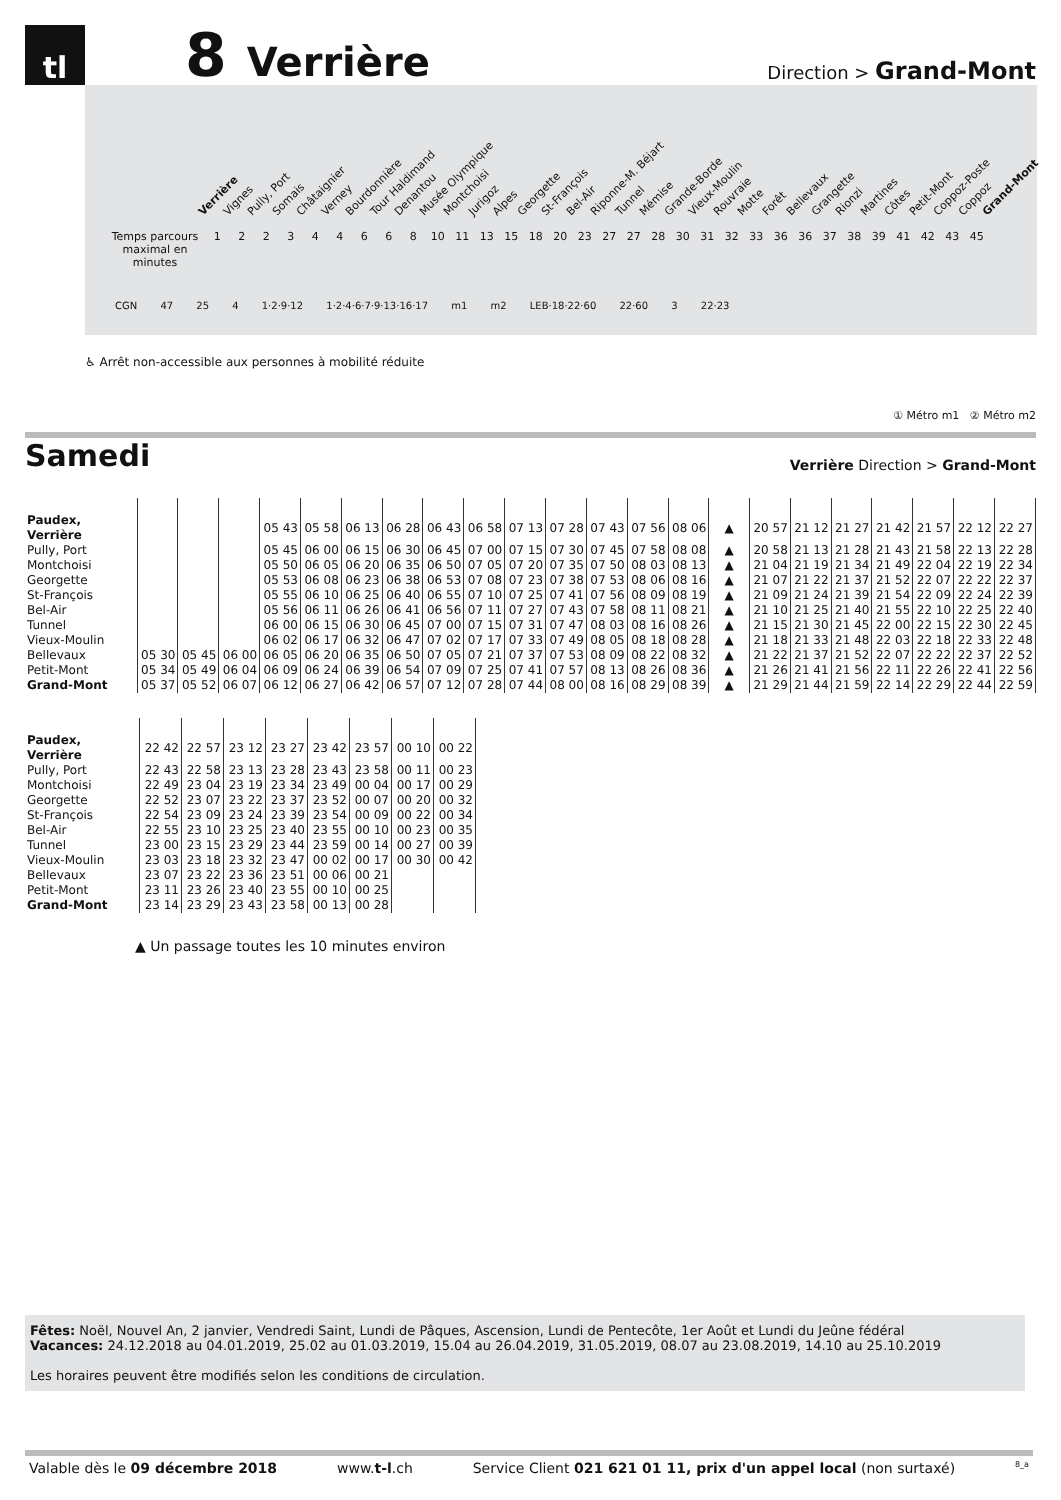tl
8
Verrière
Direction > Grand-Mont
Verrière Vignes Pully, Port Somais Châtaignier Verney Bourdonnière Tour Haldimand Denantou Musée Olympique Montchoisi Jurigoz Alpes Georgette St-François Bel-Air Riponne-M. Béjart Tunnel Mémise Grande-Borde Vieux-Moulin Rouvraie Motte Forêt Bellevaux Grangette Rionzi Martines Côtes Petit-Mont Coppoz-Poste Coppoz Grand-Mont
Temps parcours maximal en minutes 122344668 10 11 13 15 18 20 23 27 27 28 30 31 32 33 36 36 37 38 39 41 42 43 45
CGN 47 25 4 1·2·9·12 1·2·4·6·7·9·13·16·17 m1 m2 LEB·18·22·60 22·60 3 22·23
♿ Arrêt non-accessible aux personnes à mobilité réduite
① Métro m1 ② Métro m2
Samedi
Verrière Direction > Grand-Mont
| Paudex, Verrière | | | | 05 43 | 05 58 | 06 13 | 06 28 | 06 43 | 06 58 | 07 13 | 07 28 | 07 43 | 07 56 | 08 06 | ▲ | 20 57 | 21 12 | 21 27 | 21 42 | 21 57 | 22 12 | 22 27 |
| Pully, Port | | | | 05 45 | 06 00 | 06 15 | 06 30 | 06 45 | 07 00 | 07 15 | 07 30 | 07 45 | 07 58 | 08 08 | ▲ | 20 58 | 21 13 | 21 28 | 21 43 | 21 58 | 22 13 | 22 28 |
| Montchoisi | | | | 05 50 | 06 05 | 06 20 | 06 35 | 06 50 | 07 05 | 07 20 | 07 35 | 07 50 | 08 03 | 08 13 | ▲ | 21 04 | 21 19 | 21 34 | 21 49 | 22 04 | 22 19 | 22 34 |
| Georgette | | | | 05 53 | 06 08 | 06 23 | 06 38 | 06 53 | 07 08 | 07 23 | 07 38 | 07 53 | 08 06 | 08 16 | ▲ | 21 07 | 21 22 | 21 37 | 21 52 | 22 07 | 22 22 | 22 37 |
| St-François | | | | 05 55 | 06 10 | 06 25 | 06 40 | 06 55 | 07 10 | 07 25 | 07 41 | 07 56 | 08 09 | 08 19 | ▲ | 21 09 | 21 24 | 21 39 | 21 54 | 22 09 | 22 24 | 22 39 |
| Bel-Air | | | | 05 56 | 06 11 | 06 26 | 06 41 | 06 56 | 07 11 | 07 27 | 07 43 | 07 58 | 08 11 | 08 21 | ▲ | 21 10 | 21 25 | 21 40 | 21 55 | 22 10 | 22 25 | 22 40 |
| Tunnel | | | | 06 00 | 06 15 | 06 30 | 06 45 | 07 00 | 07 15 | 07 31 | 07 47 | 08 03 | 08 16 | 08 26 | ▲ | 21 15 | 21 30 | 21 45 | 22 00 | 22 15 | 22 30 | 22 45 |
| Vieux-Moulin | | | | 06 02 | 06 17 | 06 32 | 06 47 | 07 02 | 07 17 | 07 33 | 07 49 | 08 05 | 08 18 | 08 28 | ▲ | 21 18 | 21 33 | 21 48 | 22 03 | 22 18 | 22 33 | 22 48 |
| Bellevaux | 05 30 | 05 45 | 06 00 | 06 05 | 06 20 | 06 35 | 06 50 | 07 05 | 07 21 | 07 37 | 07 53 | 08 09 | 08 22 | 08 32 | ▲ | 21 22 | 21 37 | 21 52 | 22 07 | 22 22 | 22 37 | 22 52 |
| Petit-Mont | 05 34 | 05 49 | 06 04 | 06 09 | 06 24 | 06 39 | 06 54 | 07 09 | 07 25 | 07 41 | 07 57 | 08 13 | 08 26 | 08 36 | ▲ | 21 26 | 21 41 | 21 56 | 22 11 | 22 26 | 22 41 | 22 56 |
| Grand-Mont | 05 37 | 05 52 | 06 07 | 06 12 | 06 27 | 06 42 | 06 57 | 07 12 | 07 28 | 07 44 | 08 00 | 08 16 | 08 29 | 08 39 | ▲ | 21 29 | 21 44 | 21 59 | 22 14 | 22 29 | 22 44 | 22 59 |
| Paudex, Verrière | 22 42 | 22 57 | 23 12 | 23 27 | 23 42 | 23 57 | 00 10 | 00 22 |
| Pully, Port | 22 43 | 22 58 | 23 13 | 23 28 | 23 43 | 23 58 | 00 11 | 00 23 |
| Montchoisi | 22 49 | 23 04 | 23 19 | 23 34 | 23 49 | 00 04 | 00 17 | 00 29 |
| Georgette | 22 52 | 23 07 | 23 22 | 23 37 | 23 52 | 00 07 | 00 20 | 00 32 |
| St-François | 22 54 | 23 09 | 23 24 | 23 39 | 23 54 | 00 09 | 00 22 | 00 34 |
| Bel-Air | 22 55 | 23 10 | 23 25 | 23 40 | 23 55 | 00 10 | 00 23 | 00 35 |
| Tunnel | 23 00 | 23 15 | 23 29 | 23 44 | 23 59 | 00 14 | 00 27 | 00 39 |
| Vieux-Moulin | 23 03 | 23 18 | 23 32 | 23 47 | 00 02 | 00 17 | 00 30 | 00 42 |
| Bellevaux | 23 07 | 23 22 | 23 36 | 23 51 | 00 06 | 00 21 | | |
| Petit-Mont | 23 11 | 23 26 | 23 40 | 23 55 | 00 10 | 00 25 | | |
| Grand-Mont | 23 14 | 23 29 | 23 43 | 23 58 | 00 13 | 00 28 | | |
▲ Un passage toutes les 10 minutes environ
Fêtes: Noël, Nouvel An, 2 janvier, Vendredi Saint, Lundi de Pâques, Ascension, Lundi de Pentecôte, 1er Août et Lundi du Jeûne fédéral
Vacances: 24.12.2018 au 04.01.2019, 25.02 au 01.03.2019, 15.04 au 26.04.2019, 31.05.2019, 08.07 au 23.08.2019, 14.10 au 25.10.2019
Les horaires peuvent être modifiés selon les conditions de circulation.
Valable dès le 09 décembre 2018 www.t-l.ch Service Client 021 621 01 11, prix d'un appel local (non surtaxé) 8_a